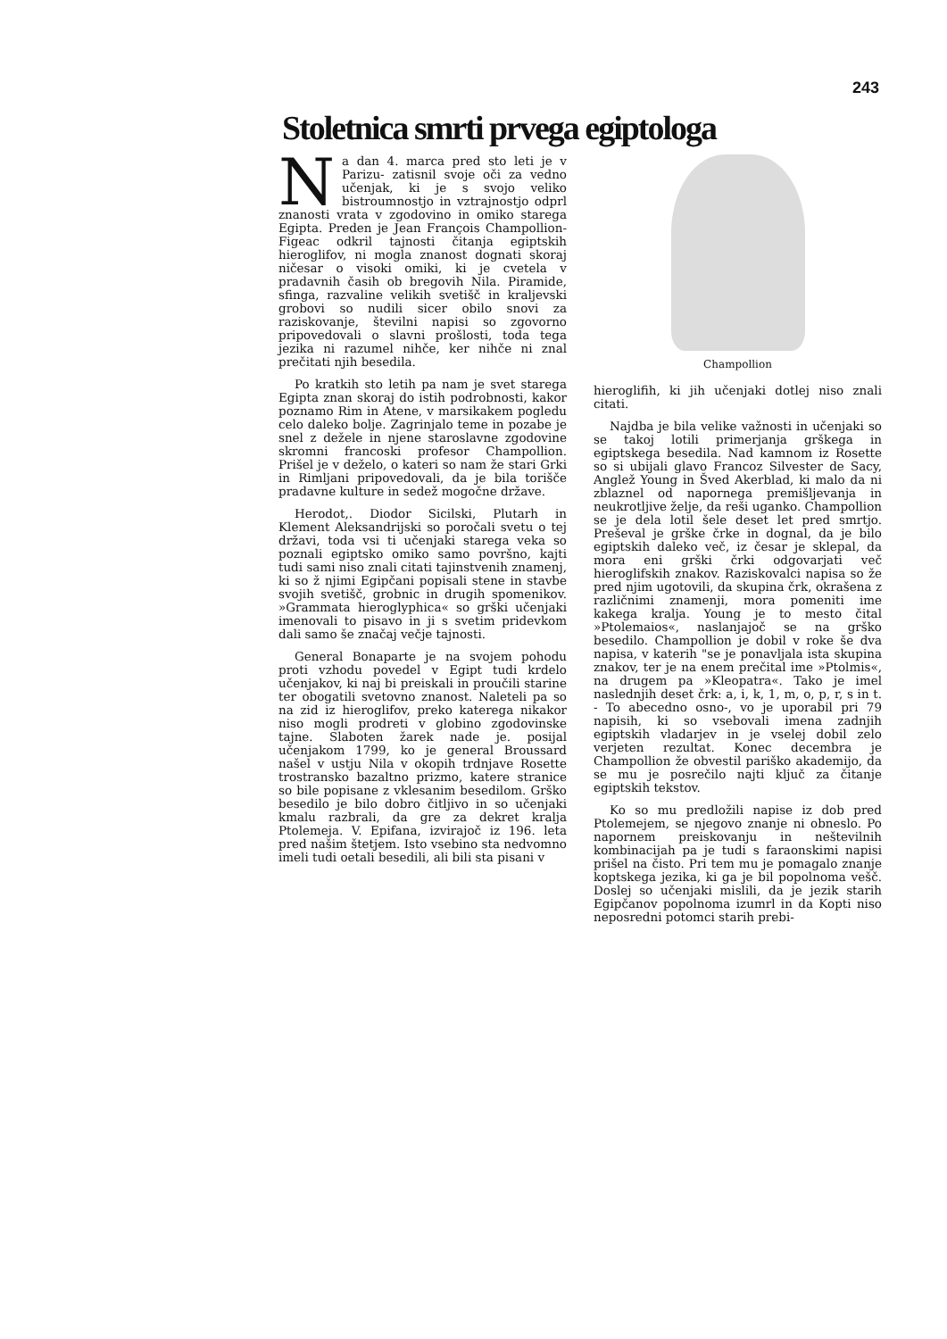243
Stoletnica smrti prvega egiptologa
Na dan 4. marca pred sto leti je v Parizu- zatisnil svoje oči za vedno učenjak, ki je s svojo veliko bistroumnostjo in vztrajnostjo odprl znanosti vrata v zgodovino in omiko starega Egipta. Preden je Jean François Champollion-Figeac odkril tajnosti čitanja egiptskih hieroglifov, ni mogla znanost dognati skoraj ničesar o visoki omiki, ki je cvetela v pradavnih časih ob bregovih Nila. Piramide, sfinga, razvaline velikih svetišč in kraljevski grobovi so nudili sicer obilo snovi za raziskovanje, številni napisi so zgovorno pripovedovali o slavni prošlosti, toda tega jezika ni razumel nihče, ker nihče ni znal prečitati njih besedila.
Po kratkih sto letih pa nam je svet starega Egipta znan skoraj do istih podrobnosti, kakor poznamo Rim in Atene, v marsikakem pogledu celo daleko bolje. Zagrinjalo teme in pozabe je snel z dežele in njene staroslavne zgodovine skromni francoski profesor Champollion. Prišel je v deželo, o kateri so nam že stari Grki in Rimljani pripovedovali, da je bila torišče pradavne kulture in sedež mogočne države.
Herodot,. Diodor Sicilski, Plutarh in Klement Aleksandrijski so poročali svetu o tej državi, toda vsi ti učenjaki starega veka so poznali egiptsko omiko samo površno, kajti tudi sami niso znali citati tajinstvenih znamenj, ki so ž njimi Egipčani popisali stene in stavbe svojih svetišč, grobnic in drugih spomenikov. »Grammata hieroglyphica« so grški učenjaki imenovali to pisavo in ji s svetim pridevkom dali samo še značaj večje tajnosti.
General Bonaparte je na svojem pohodu proti vzhodu povedel v Egipt tudi krdelo učenjakov, ki naj bi preiskali in proučili starine ter obogatili svetovno znanost. Naleteli pa so na zid iz hieroglifov, preko katerega nikakor niso mogli prodreti v globino zgodovinske tajne. Slaboten žarek nade je. posijal učenjakom 1799, ko je general Broussard našel v ustju Nila v okopih trdnjave Rosette trostransko bazaltno prizmo, katere stranice so bile popisane z vklesanim besedilom. Grško besedilo je bilo dobro čitljivo in so učenjaki kmalu razbrali, da gre za dekret kralja Ptolemeja. V. Epifana, izvirajoč iz 196. leta pred našim štetjem. Isto vsebino sta nedvomno imeli tudi oetali besedili, ali bili sta pisani v
Champollion
hieroglifih, ki jih učenjaki dotlej niso znali citati.
Najdba je bila velike važnosti in učenjaki so se takoj lotili primerjanja grškega in egiptskega besedila. Nad kamnom iz Rosette so si ubijali glavo Francoz Silvester de Sacy, Anglež Young in Šved Akerblad, ki malo da ni zblaznel od napornega premišljevanja in neukrotljive želje, da reši uganko. Champollion se je dela lotil šele deset let pred smrtjo. Preševal je grške črke in dognal, da je bilo egiptskih daleko več, iz česar je sklepal, da mora eni grški črki odgovarjati več hieroglifskih znakov. Raziskovalci napisa so že pred njim ugotovili, da skupina črk, okrašena z različnimi znamenji, mora pomeniti ime kakega kralja. Young je to mesto čital »Ptolemaios«, naslanjajoč se na grško besedilo. Champollion je dobil v roke še dva napisa, v katerih "se je ponavljala ista skupina znakov, ter je na enem prečital ime »Ptolmis«, na drugem pa »Kleopatra«. Tako je imel naslednjih deset črk: a, i, k, 1, m, o, p, r, s in t. - To abecedno osno-, vo je uporabil pri 79 napisih, ki so vsebovali imena zadnjih egiptskih vladarjev in je vselej dobil zelo verjeten rezultat. Konec decembra je Champollion že obvestil pariško akademijo, da se mu je posrečilo najti ključ za čitanje egiptskih tekstov.
Ko so mu predložili napise iz dob pred Ptolemejem, se njegovo znanje ni obneslo. Po napornem preiskovanju in neštevilnih kombinacijah pa je tudi s faraonskimi napisi prišel na čisto. Pri tem mu je pomagalo znanje koptskega jezika, ki ga je bil popolnoma vešč. Doslej so učenjaki mislili, da je jezik starih Egipčanov popolnoma izumrl in da Kopti niso neposredni potomci starih prebi-